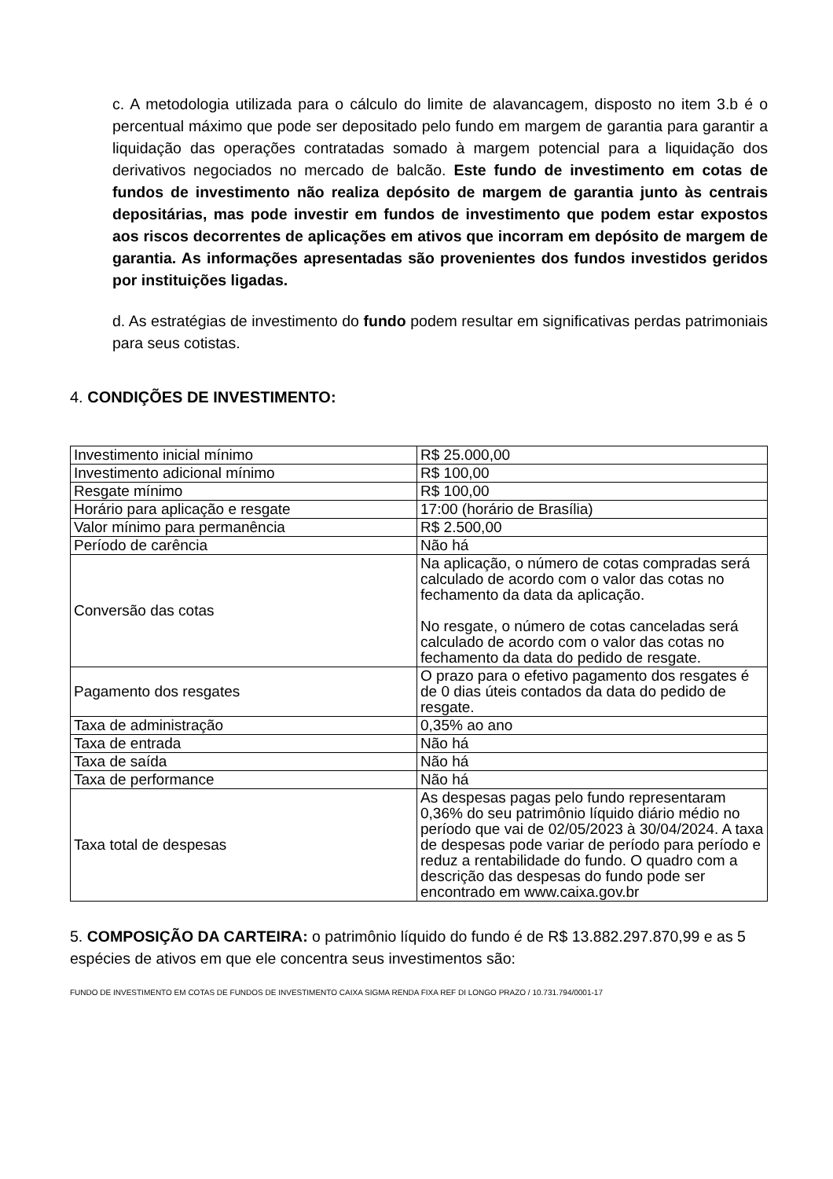c. A metodologia utilizada para o cálculo do limite de alavancagem, disposto no item 3.b é o percentual máximo que pode ser depositado pelo fundo em margem de garantia para garantir a liquidação das operações contratadas somado à margem potencial para a liquidação dos derivativos negociados no mercado de balcão. Este fundo de investimento em cotas de fundos de investimento não realiza depósito de margem de garantia junto às centrais depositárias, mas pode investir em fundos de investimento que podem estar expostos aos riscos decorrentes de aplicações em ativos que incorram em depósito de margem de garantia. As informações apresentadas são provenientes dos fundos investidos geridos por instituições ligadas.
d. As estratégias de investimento do fundo podem resultar em significativas perdas patrimoniais para seus cotistas.
4. CONDIÇÕES DE INVESTIMENTO:
| Investimento inicial mínimo | R$ 25.000,00 |
| Investimento adicional mínimo | R$ 100,00 |
| Resgate mínimo | R$ 100,00 |
| Horário para aplicação e resgate | 17:00 (horário de Brasília) |
| Valor mínimo para permanência | R$ 2.500,00 |
| Período de carência | Não há |
| Conversão das cotas | Na aplicação, o número de cotas compradas será calculado de acordo com o valor das cotas no fechamento da data da aplicação. No resgate, o número de cotas canceladas será calculado de acordo com o valor das cotas no fechamento da data do pedido de resgate. |
| Pagamento dos resgates | O prazo para o efetivo pagamento dos resgates é de 0 dias úteis contados da data do pedido de resgate. |
| Taxa de administração | 0,35% ao ano |
| Taxa de entrada | Não há |
| Taxa de saída | Não há |
| Taxa de performance | Não há |
| Taxa total de despesas | As despesas pagas pelo fundo representaram 0,36% do seu patrimônio líquido diário médio no período que vai de 02/05/2023 à 30/04/2024. A taxa de despesas pode variar de período para período e reduz a rentabilidade do fundo. O quadro com a descrição das despesas do fundo pode ser encontrado em www.caixa.gov.br |
5. COMPOSIÇÃO DA CARTEIRA: o patrimônio líquido do fundo é de R$ 13.882.297.870,99 e as 5 espécies de ativos em que ele concentra seus investimentos são:
FUNDO DE INVESTIMENTO EM COTAS DE FUNDOS DE INVESTIMENTO CAIXA SIGMA RENDA FIXA REF DI LONGO PRAZO / 10.731.794/0001-17